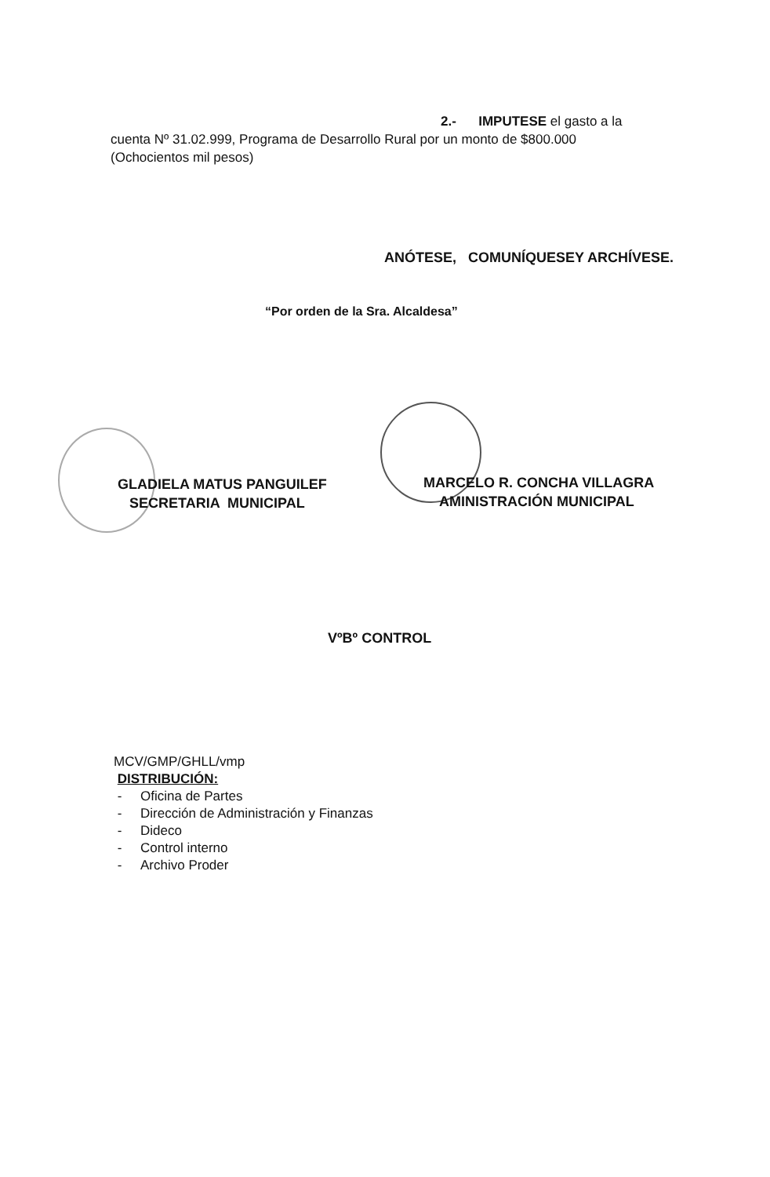2.- IMPUTESE el gasto a la
cuenta Nº 31.02.999, Programa de Desarrollo Rural por un monto de $800.000
(Ochocientos mil pesos)
ANÓTESE, COMUNÍQUESEY ARCHÍVESE.
“Por orden de la Sra. Alcaldesa”
GLADIELA MATUS PANGUILEF
SECRETARIA MUNICIPAL
MARCELO R. CONCHA VILLAGRA
AMINISTRACIÓN MUNICIPAL
VºBº CONTROL
MCV/GMP/GHLL/vmp
DISTRIBUCIÓN:
- Oficina de Partes
- Dirección de Administración y Finanzas
- Dideco
- Control interno
- Archivo Proder